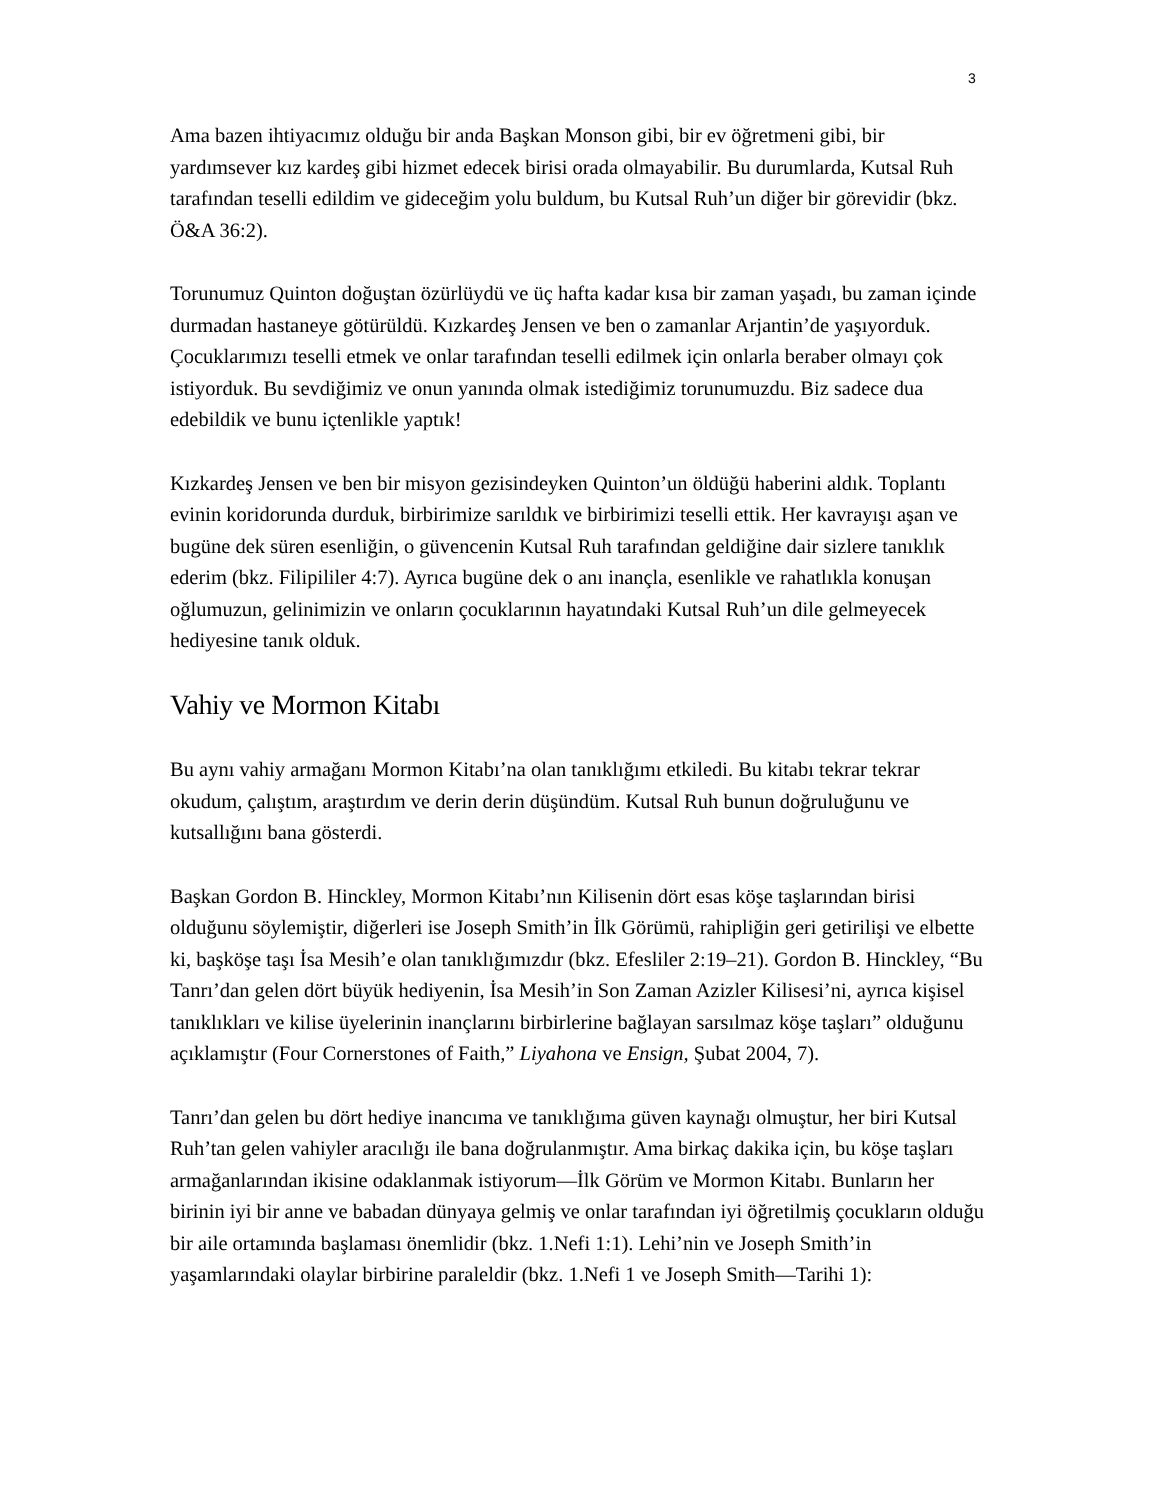3
Ama bazen ihtiyacımız olduğu bir anda Başkan Monson gibi, bir ev öğretmeni gibi, bir yardımsever kız kardeş gibi hizmet edecek birisi orada olmayabilir. Bu durumlarda, Kutsal Ruh tarafından teselli edildim ve gideceğim yolu buldum, bu Kutsal Ruh’un diğer bir görevidir (bkz. Ö&A 36:2).
Torunumuz Quinton doğuştan özürlüydü ve üç hafta kadar kısa bir zaman yaşadı, bu zaman içinde durmadan hastaneye götürüldü. Kızkardeş Jensen ve ben o zamanlar Arjantin’de yaşıyorduk. Çocuklarımızı teselli etmek ve onlar tarafından teselli edilmek için onlarla beraber olmayı çok istiyorduk. Bu sevdiğimiz ve onun yanında olmak istediğimiz torunumuzdu. Biz sadece dua edebildik ve bunu içtenlikle yaptık!
Kızkardeş Jensen ve ben bir misyon gezisindeyken Quinton’un öldüğü haberini aldık. Toplantı evinin koridorunda durduk, birbirimize sarıldık ve birbirimizi teselli ettik. Her kavrayışı aşan ve bugüne dek süren esenliğin, o güvencenin Kutsal Ruh tarafından geldiğine dair sizlere tanıklık ederim (bkz. Filipililer 4:7). Ayrıca bugüne dek o anı inançla, esenlikle ve rahatlıkla konuşan oğlumuzun, gelinimizin ve onların çocuklarının hayatındaki Kutsal Ruh’un dile gelmeyecek hediyesine tanık olduk.
Vahiy ve Mormon Kitabı
Bu aynı vahiy armağanı Mormon Kitabı’na olan tanıklığımı etkiledi. Bu kitabı tekrar tekrar okudum, çalıştım, araştırdım ve derin derin düşündüm. Kutsal Ruh bunun doğruluğunu ve kutsallığını bana gösterdi.
Başkan Gordon B. Hinckley, Mormon Kitabı’nın Kilisenin dört esas köşe taşlarından birisi olduğunu söylemiştir, diğerleri ise Joseph Smith’in İlk Görümü, rahipliğin geri getirilişi ve elbette ki, başköşe taşı İsa Mesih’e olan tanıklığımızdır (bkz. Efesliler 2:19–21). Gordon B. Hinckley, “Bu Tanrı’dan gelen dört büyük hediyenin, İsa Mesih’in Son Zaman Azizler Kilisesi’ni, ayrıca kişisel tanıklıkları ve kilise üyelerinin inançlarını birbirlerine bağlayan sarsılmaz köşe taşları” olduğunu açıklamıştır (Four Cornerstones of Faith,” Liyahona ve Ensign, Şubat 2004, 7).
Tanrı’dan gelen bu dört hediye inancıma ve tanıklığıma güven kaynağı olmuştur, her biri Kutsal Ruh’tan gelen vahiyler aracılığı ile bana doğrulanmıştır. Ama birkaç dakika için, bu köşe taşları armağanlarından ikisine odaklanmak istiyorum—İlk Görüm ve Mormon Kitabı. Bunların her birinin iyi bir anne ve babadan dünyaya gelmiş ve onlar tarafından iyi öğretilmiş çocukların olduğu bir aile ortamında başlaması önemlidir (bkz. 1.Nefi 1:1). Lehi’nin ve Joseph Smith’in yaşamlarındaki olaylar birbirine paraleldir (bkz. 1.Nefi 1 ve Joseph Smith—Tarihi 1):